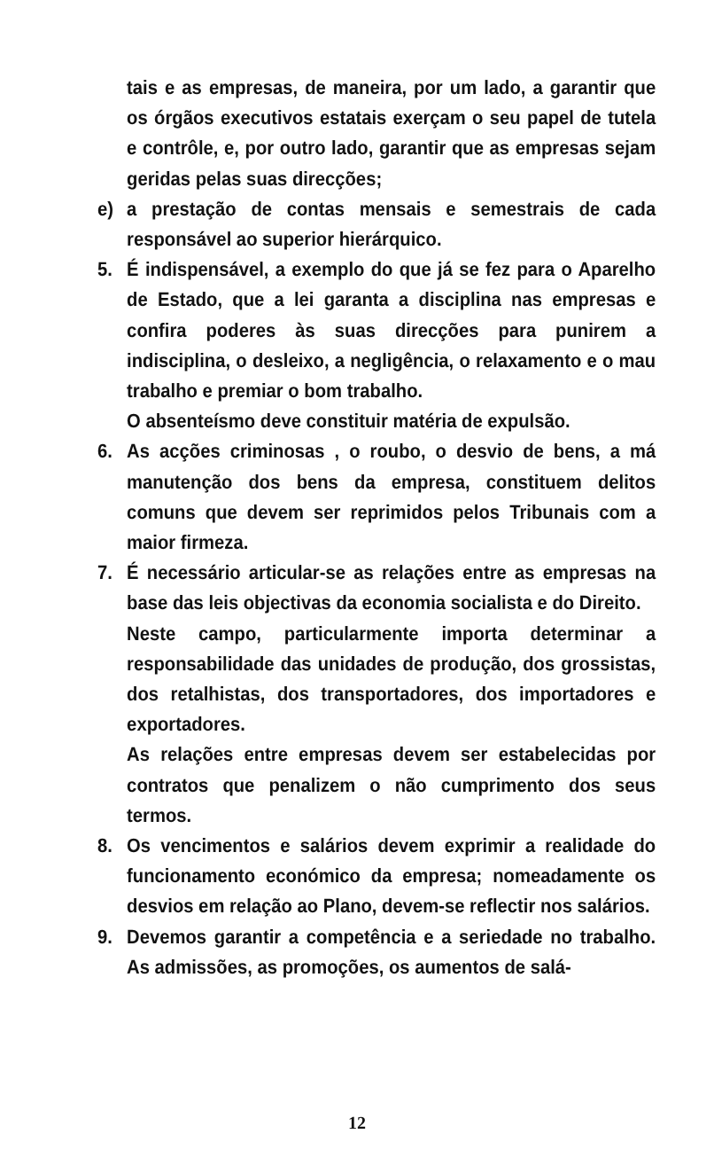tais e as empresas, de maneira, por um lado, a garantir que os órgãos executivos estatais exerçam o seu papel de tutela e contrôle, e, por outro lado, garantir que as empresas sejam geridas pelas suas direcções;
e) a prestação de contas mensais e semestrais de cada responsável ao superior hierárquico.
5. É indispensável, a exemplo do que já se fez para o Aparelho de Estado, que a lei garanta a disciplina nas empresas e confira poderes às suas direcções para punirem a indisciplina, o desleixo, a negligência, o relaxamento e o mau trabalho e premiar o bom trabalho.
O absenteísmo deve constituir matéria de expulsão.
6. As acções criminosas , o roubo, o desvio de bens, a má manutenção dos bens da empresa, constituem delitos comuns que devem ser reprimidos pelos Tribunais com a maior firmeza.
7. É necessário articular-se as relações entre as empresas na base das leis objectivas da economia socialista e do Direito.
Neste campo, particularmente importa determinar a responsabilidade das unidades de produção, dos grossistas, dos retalhistas, dos transportadores, dos importadores e exportadores.
As relações entre empresas devem ser estabelecidas por contratos que penalizem o não cumprimento dos seus termos.
8. Os vencimentos e salários devem exprimir a realidade do funcionamento económico da empresa; nomeadamente os desvios em relação ao Plano, devem-se reflectir nos salários.
9. Devemos garantir a competência e a seriedade no trabalho. As admissões, as promoções, os aumentos de salá-
12